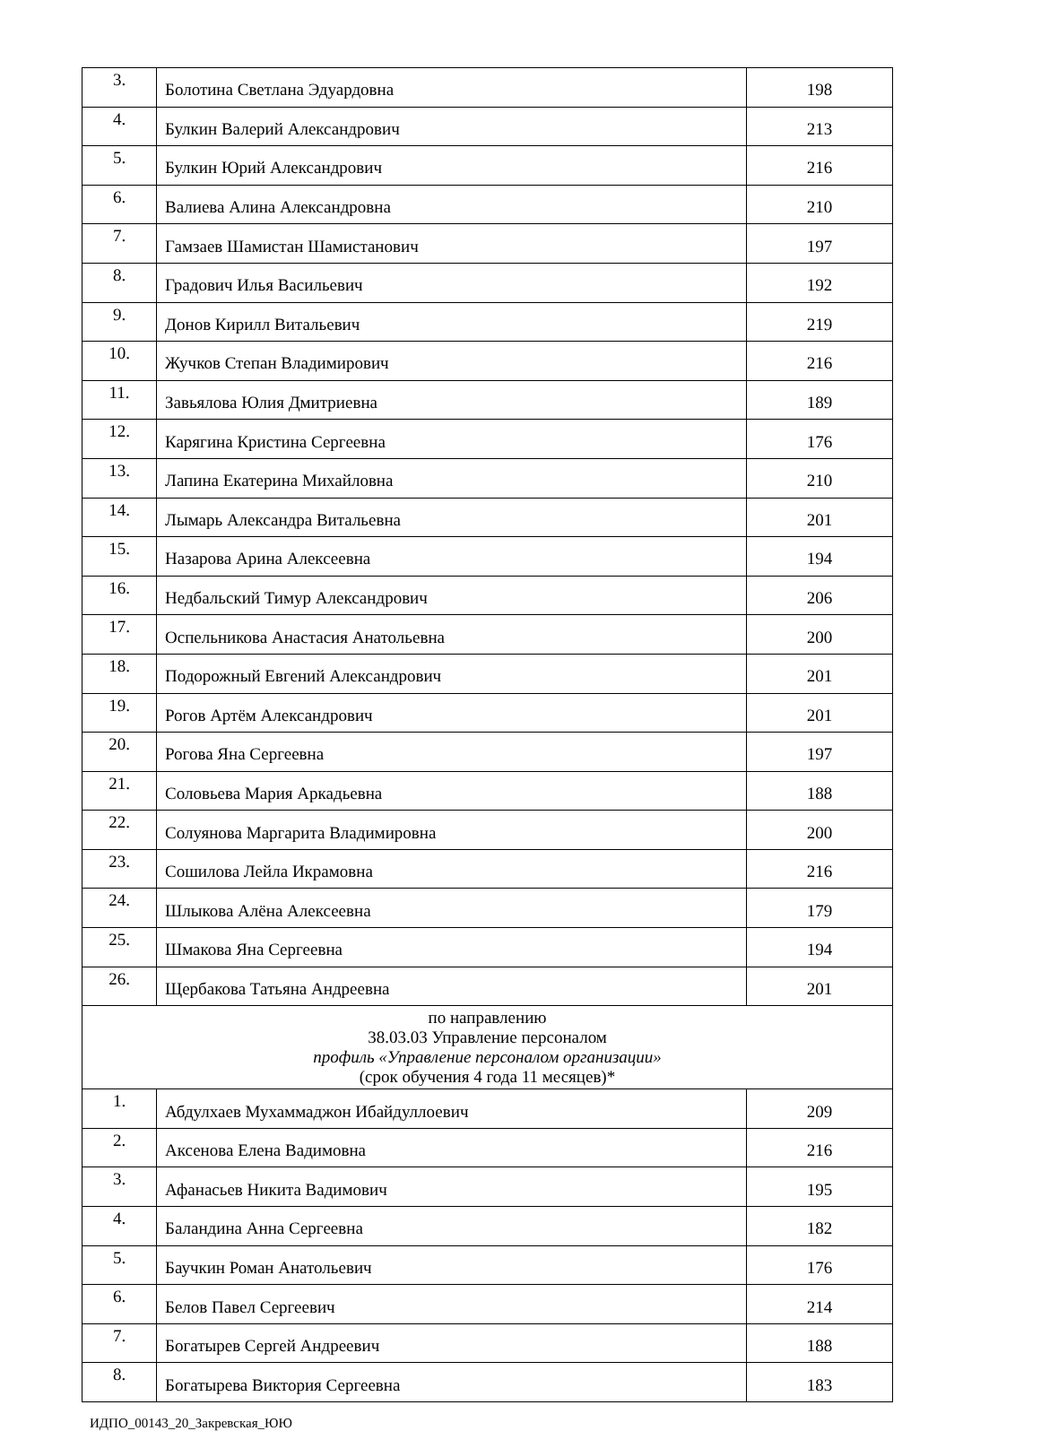| 3. | Болотина Светлана Эдуардовна | 198 |
| 4. | Булкин Валерий Александрович | 213 |
| 5. | Булкин Юрий Александрович | 216 |
| 6. | Валиева Алина Александровна | 210 |
| 7. | Гамзаев Шамистан Шамистанович | 197 |
| 8. | Градович Илья Васильевич | 192 |
| 9. | Донов Кирилл Витальевич | 219 |
| 10. | Жучков Степан Владимирович | 216 |
| 11. | Завьялова Юлия Дмитриевна | 189 |
| 12. | Карягина Кристина Сергеевна | 176 |
| 13. | Лапина Екатерина Михайловна | 210 |
| 14. | Лымарь Александра Витальевна | 201 |
| 15. | Назарова Арина Алексеевна | 194 |
| 16. | Недбальский Тимур Александрович | 206 |
| 17. | Оспельникова Анастасия Анатольевна | 200 |
| 18. | Подорожный Евгений Александрович | 201 |
| 19. | Рогов Артём Александрович | 201 |
| 20. | Рогова Яна Сергеевна | 197 |
| 21. | Соловьева Мария Аркадьевна | 188 |
| 22. | Солуянова Маргарита Владимировна | 200 |
| 23. | Сошилова Лейла Икрамовна | 216 |
| 24. | Шлыкова Алёна Алексеевна | 179 |
| 25. | Шмакова Яна Сергеевна | 194 |
| 26. | Щербакова Татьяна Андреевна | 201 |
| по направлению 38.03.03 Управление персоналом профиль «Управление персоналом организации» (срок обучения 4 года 11 месяцев)* | | |
| 1. | Абдулхаев Мухаммаджон Ибайдуллоевич | 209 |
| 2. | Аксенова Елена Вадимовна | 216 |
| 3. | Афанасьев Никита Вадимович | 195 |
| 4. | Баландина Анна Сергеевна | 182 |
| 5. | Баучкин Роман Анатольевич | 176 |
| 6. | Белов Павел Сергеевич | 214 |
| 7. | Богатырев Сергей Андреевич | 188 |
| 8. | Богатырева Виктория Сергеевна | 183 |
ИДПО_00143_20_Закревская_ЮЮ